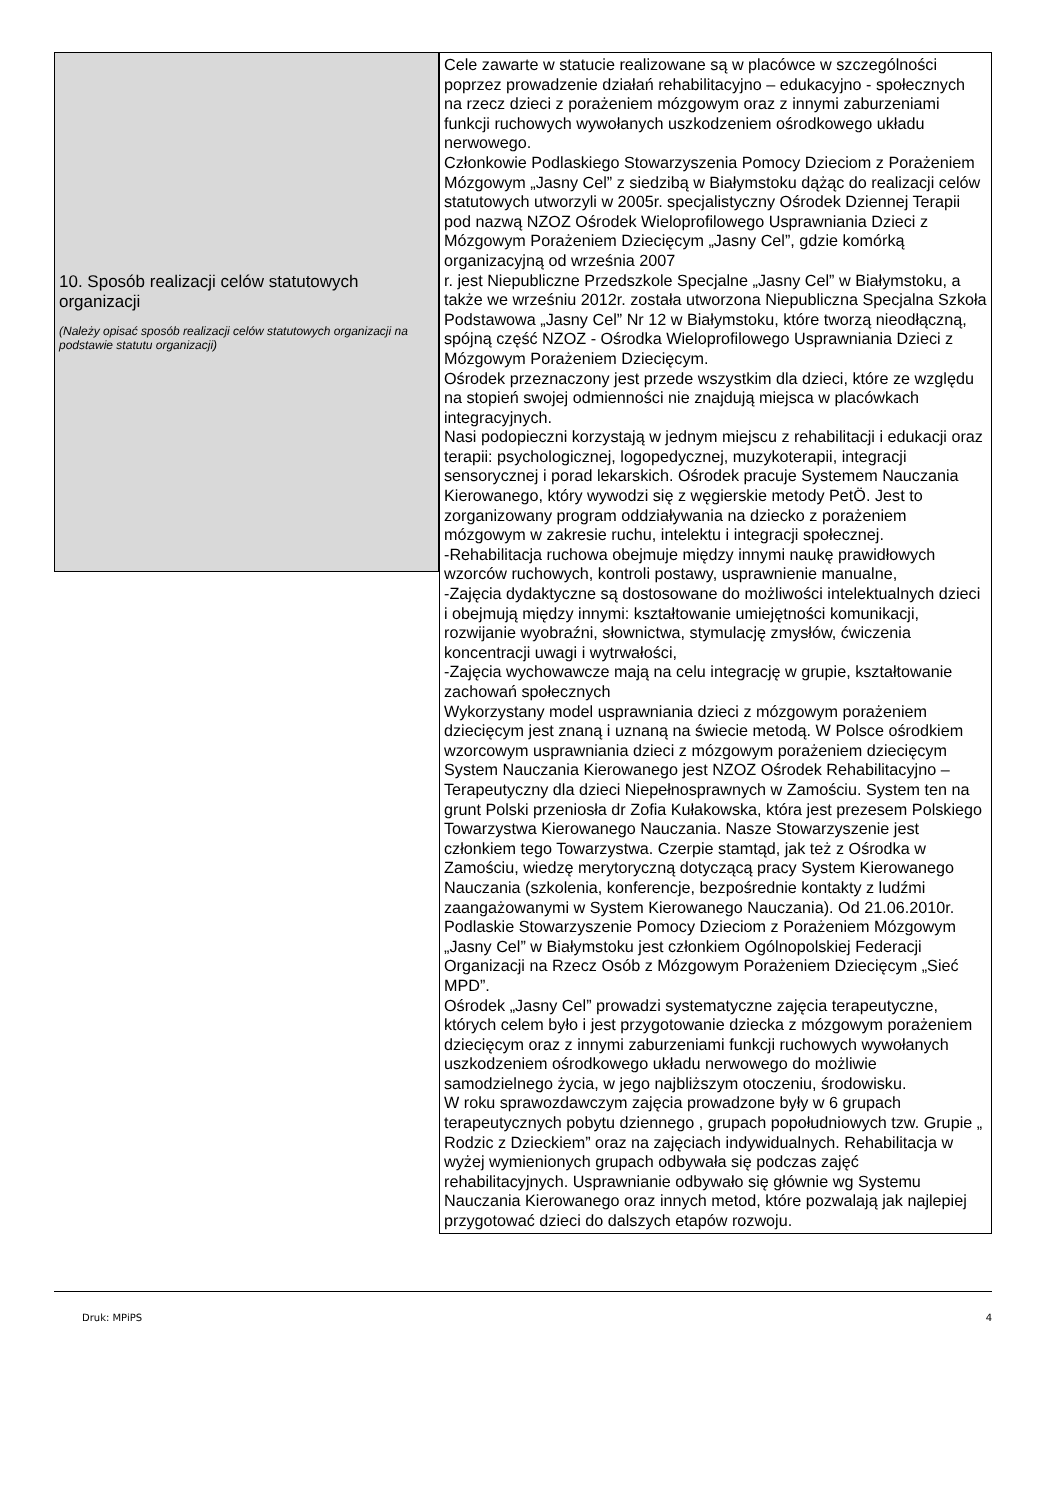10. Sposób realizacji celów statutowych organizacji
(Należy opisać sposób realizacji celów statutowych organizacji na podstawie statutu organizacji)
Cele zawarte w statucie realizowane są w placówce w szczególności poprzez prowadzenie działań rehabilitacyjno – edukacyjno - społecznych na rzecz dzieci z porażeniem mózgowym oraz z innymi zaburzeniami funkcji ruchowych wywołanych uszkodzeniem ośrodkowego układu nerwowego.
Członkowie Podlaskiego Stowarzyszenia Pomocy Dzieciom z Porażeniem Mózgowym „Jasny Cel” z siedzibą w Białymstoku dążąc do realizacji celów statutowych utworzyli w 2005r. specjalistyczny Ośrodek Dziennej Terapii pod nazwą NZOZ Ośrodek Wieloprofilowego Usprawniania Dzieci z Mózgowym Porażeniem Dziecięcym „Jasny Cel”, gdzie komórką organizacyjną od września 2007
r. jest Niepubliczne Przedszkole Specjalne „Jasny Cel” w Białymstoku, a także we wrześniu 2012r. została utworzona Niepubliczna Specjalna Szkoła Podstawowa „Jasny Cel” Nr 12 w Białymstoku, które tworzą nieodłączną, spójną część NZOZ - Ośrodka Wieloprofilowego Usprawniania Dzieci z Mózgowym Porażeniem Dziecięcym.
Ośrodek przeznaczony jest przede wszystkim dla dzieci, które ze względu na stopień swojej odmienności nie znajdują miejsca w placówkach integracyjnych.
Nasi podopieczni korzystają w jednym miejscu z rehabilitacji i edukacji oraz terapii: psychologicznej, logopedycznej, muzykoterapii, integracji sensorycznej i porad lekarskich. Ośrodek pracuje Systemem Nauczania Kierowanego, który wywodzi się z węgierskie metody PetÖ. Jest to zorganizowany program oddziaływania na dziecko z porażeniem mózgowym w zakresie ruchu, intelektu i integracji społecznej.
-Rehabilitacja ruchowa obejmuje między innymi naukę prawidłowych wzorców ruchowych, kontroli postawy, usprawnienie manualne,
-Zajęcia dydaktyczne są dostosowane do możliwości intelektualnych dzieci i obejmują między innymi: kształtowanie umiejętności komunikacji, rozwijanie wyobraźni, słownictwa, stymulację zmysłów, ćwiczenia koncentracji uwagi i wytrwałości,
-Zajęcia wychowawcze mają na celu integrację w grupie, kształtowanie zachowań społecznych
Wykorzystany model usprawniania dzieci z mózgowym porażeniem dziecięcym jest znaną i uznaną na świecie metodą. W Polsce ośrodkiem wzorcowym usprawniania dzieci z mózgowym porażeniem dziecięcym System Nauczania Kierowanego jest NZOZ Ośrodek Rehabilitacyjno – Terapeutyczny dla dzieci Niepełnosprawnych w Zamościu. System ten na grunt Polski przeniosła dr Zofia Kułakowska, która jest prezesem Polskiego Towarzystwa Kierowanego Nauczania. Nasze Stowarzyszenie jest członkiem tego Towarzystwa. Czerpie stamtąd, jak też z Ośrodka w Zamościu, wiedzę merytoryczną dotyczącą pracy System Kierowanego Nauczania (szkolenia, konferencje, bezpośrednie kontakty z ludźmi zaangażowanymi w System Kierowanego Nauczania). Od 21.06.2010r. Podlaskie Stowarzyszenie Pomocy Dzieciom z Porażeniem Mózgowym „Jasny Cel” w Białymstoku jest członkiem Ogólnopolskiej Federacji Organizacji na Rzecz Osób z Mózgowym Porażeniem Dziecięcym „Sieć MPD”.
Ośrodek „Jasny Cel” prowadzi systematyczne zajęcia terapeutyczne, których celem było i jest przygotowanie dziecka z mózgowym porażeniem dziecięcym oraz z innymi zaburzeniami funkcji ruchowych wywołanych uszkodzeniem ośrodkowego układu nerwowego do możliwie samodzielnego życia, w jego najbliższym otoczeniu, środowisku.
W roku sprawozdawczym zajęcia prowadzone były w 6 grupach terapeutycznych pobytu dziennego , grupach popołudniowych tzw. Grupie „ Rodzic z Dzieckiem” oraz na zajęciach indywidualnych. Rehabilitacja w wyżej wymienionych grupach odbywała się podczas zajęć rehabilitacyjnych. Usprawnianie odbywało się głównie wg Systemu Nauczania Kierowanego oraz innych metod, które pozwalają jak najlepiej przygotować dzieci do dalszych etapów rozwoju.
Druk: MPiPS 4